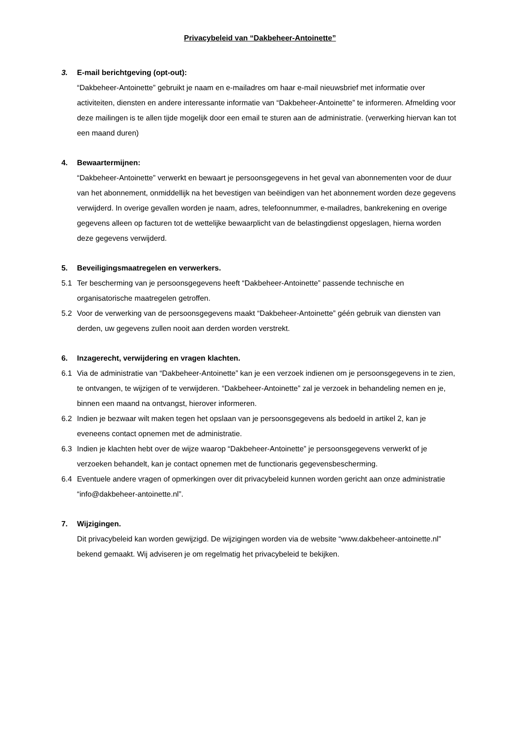Privacybeleid van “Dakbeheer-Antoinette”
3. E-mail berichtgeving (opt-out):
“Dakbeheer-Antoinette” gebruikt je naam en e-mailadres om haar e-mail nieuwsbrief met informatie over activiteiten, diensten en andere interessante informatie van “Dakbeheer-Antoinette” te informeren. Afmelding voor deze mailingen is te allen tijde mogelijk door een email te sturen aan de administratie. (verwerking hiervan kan tot een maand duren)
4. Bewaartermijnen:
“Dakbeheer-Antoinette” verwerkt en bewaart je persoonsgegevens in het geval van abonnementen voor de duur van het abonnement, onmiddellijk na het bevestigen van beëindigen van het abonnement worden deze gegevens verwijderd. In overige gevallen worden je naam, adres, telefoonnummer, e-mailadres, bankrekening en overige gegevens alleen op facturen tot de wettelijke bewaarplicht van de belastingdienst opgeslagen, hierna worden deze gegevens verwijderd.
5. Beveiligingsmaatregelen en verwerkers.
5.1 Ter bescherming van je persoonsgegevens heeft “Dakbeheer-Antoinette” passende technische en organisatorische maatregelen getroffen.
5.2 Voor de verwerking van de persoonsgegevens maakt “Dakbeheer-Antoinette” géén gebruik van diensten van derden, uw gegevens zullen nooit aan derden worden verstrekt.
6. Inzagerecht, verwijdering en vragen klachten.
6.1 Via de administratie van “Dakbeheer-Antoinette” kan je een verzoek indienen om je persoonsgegevens in te zien, te ontvangen, te wijzigen of te verwijderen. “Dakbeheer-Antoinette” zal je verzoek in behandeling nemen en je, binnen een maand na ontvangst, hierover informeren.
6.2 Indien je bezwaar wilt maken tegen het opslaan van je persoonsgegevens als bedoeld in artikel 2, kan je eveneens contact opnemen met de administratie.
6.3 Indien je klachten hebt over de wijze waarop “Dakbeheer-Antoinette” je persoonsgegevens verwerkt of je verzoeken behandelt, kan je contact opnemen met de functionaris gegevensbescherming.
6.4 Eventuele andere vragen of opmerkingen over dit privacybeleid kunnen worden gericht aan onze administratie “info@dakbeheer-antoinette.nl”.
7. Wijzigingen.
Dit privacybeleid kan worden gewijzigd. De wijzigingen worden via de website “www.dakbeheer-antoinette.nl” bekend gemaakt. Wij adviseren je om regelmatig het privacybeleid te bekijken.